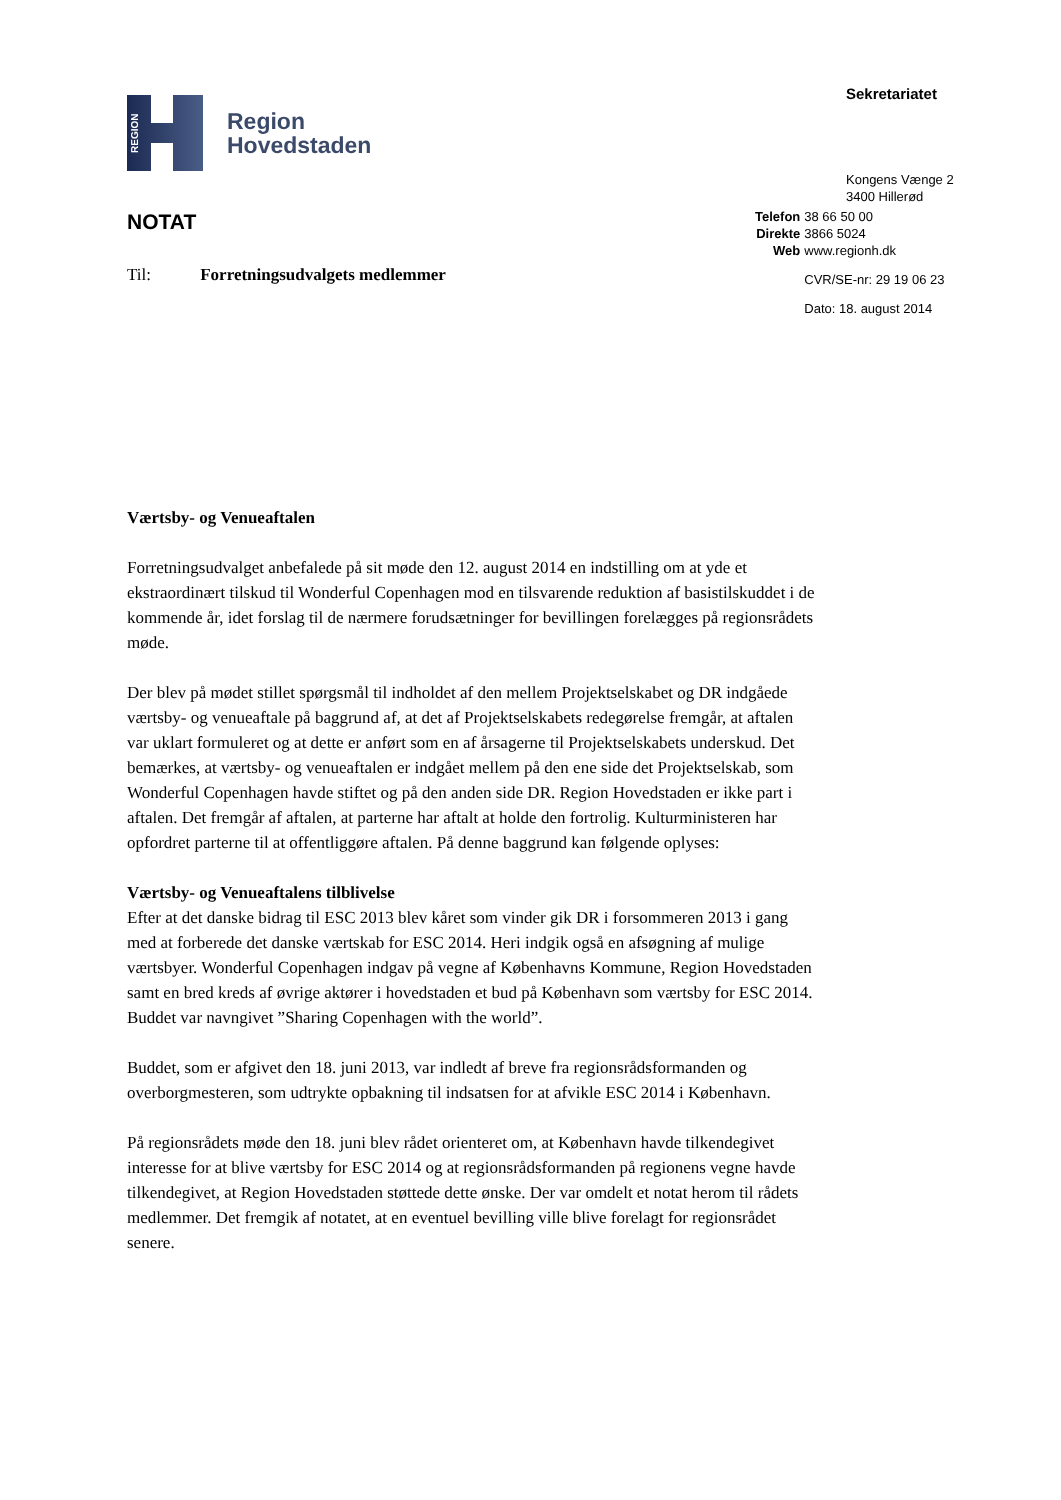REGION
Region
Hovedstaden
Sekretariatet
Kongens Vænge 2
3400 Hillerød
NOTAT
Til: Forretningsudvalgets medlemmer
| Telefon | 38 66 50 00 |
| Direkte | 3866 5024 |
| Web | www.regionh.dk |
| | CVR/SE-nr: 29 19 06 23 |
| | Dato: 18. august 2014 |
Værtsby- og Venueaftalen
Forretningsudvalget anbefalede på sit møde den 12. august 2014 en indstilling om at yde et ekstraordinært tilskud til Wonderful Copenhagen mod en tilsvarende reduktion af basistilskuddet i de kommende år, idet forslag til de nærmere forudsætninger for bevillingen forelægges på regionsrådets møde.
Der blev på mødet stillet spørgsmål til indholdet af den mellem Projektselskabet og DR indgåede værtsby- og venueaftale på baggrund af, at det af Projektselskabets redegørelse fremgår, at aftalen var uklart formuleret og at dette er anført som en af årsagerne til Projektselskabets underskud. Det bemærkes, at værtsby- og venueaftalen er indgået mellem på den ene side det Projektselskab, som Wonderful Copenhagen havde stiftet og på den anden side DR. Region Hovedstaden er ikke part i aftalen. Det fremgår af aftalen, at parterne har aftalt at holde den fortrolig. Kulturministeren har opfordret parterne til at offentliggøre aftalen. På denne baggrund kan følgende oplyses:
Værtsby- og Venueaftalens tilblivelse
Efter at det danske bidrag til ESC 2013 blev kåret som vinder gik DR i forsommeren 2013 i gang med at forberede det danske værtskab for ESC 2014. Heri indgik også en afsøgning af mulige værtsbyer. Wonderful Copenhagen indgav på vegne af Københavns Kommune, Region Hovedstaden samt en bred kreds af øvrige aktører i hovedstaden et bud på København som værtsby for ESC 2014. Buddet var navngivet ”Sharing Copenhagen with the world”.
Buddet, som er afgivet den 18. juni 2013, var indledt af breve fra regionsrådsformanden og overborgmesteren, som udtrykte opbakning til indsatsen for at afvikle ESC 2014 i København.
På regionsrådets møde den 18. juni blev rådet orienteret om, at København havde tilkendegivet interesse for at blive værtsby for ESC 2014 og at regionsrådsformanden på regionens vegne havde tilkendegivet, at Region Hovedstaden støttede dette ønske. Der var omdelt et notat herom til rådets medlemmer. Det fremgik af notatet, at en eventuel bevilling ville blive forelagt for regionsrådet senere.